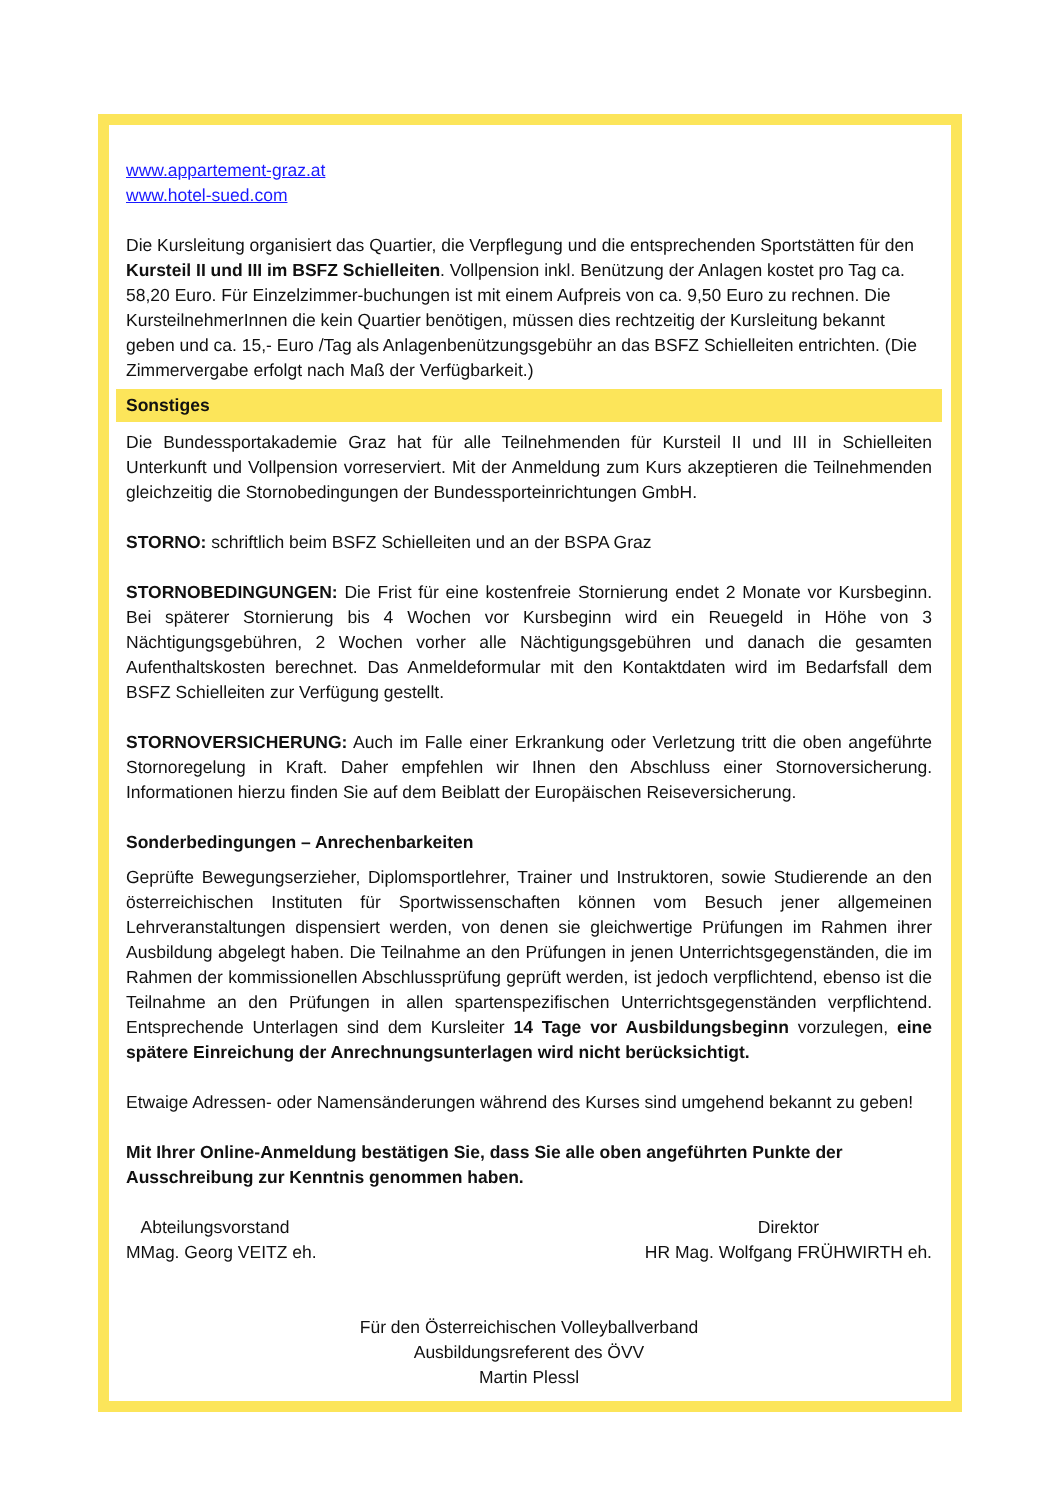www.appartement-graz.at
www.hotel-sued.com
Die Kursleitung organisiert das Quartier, die Verpflegung und die entsprechenden Sportstätten für den Kursteil II und III im BSFZ Schielleiten. Vollpension inkl. Benützung der Anlagen kostet pro Tag ca. 58,20 Euro. Für Einzelzimmer-buchungen ist mit einem Aufpreis von ca. 9,50 Euro zu rechnen. Die KursteilnehmerInnen die kein Quartier benötigen, müssen dies rechtzeitig der Kursleitung bekannt geben und ca. 15,- Euro /Tag als Anlagenbenützungsgebühr an das BSFZ Schielleiten entrichten. (Die Zimmervergabe erfolgt nach Maß der Verfügbarkeit.)
Sonstiges
Die Bundessportakademie Graz hat für alle Teilnehmenden für Kursteil II und III in Schielleiten Unterkunft und Vollpension vorreserviert. Mit der Anmeldung zum Kurs akzeptieren die Teilnehmenden gleichzeitig die Stornobedingungen der Bundessporteinrichtungen GmbH.
STORNO: schriftlich beim BSFZ Schielleiten und an der BSPA Graz
STORNOBEDINGUNGEN: Die Frist für eine kostenfreie Stornierung endet 2 Monate vor Kursbeginn. Bei späterer Stornierung bis 4 Wochen vor Kursbeginn wird ein Reuegeld in Höhe von 3 Nächtigungsgebühren, 2 Wochen vorher alle Nächtigungsgebühren und danach die gesamten Aufenthaltskosten berechnet. Das Anmeldeformular mit den Kontaktdaten wird im Bedarfsfall dem BSFZ Schielleiten zur Verfügung gestellt.
STORNOVERSICHERUNG: Auch im Falle einer Erkrankung oder Verletzung tritt die oben angeführte Stornoregelung in Kraft. Daher empfehlen wir Ihnen den Abschluss einer Stornoversicherung. Informationen hierzu finden Sie auf dem Beiblatt der Europäischen Reiseversicherung.
Sonderbedingungen – Anrechenbarkeiten
Geprüfte Bewegungserzieher, Diplomsportlehrer, Trainer und Instruktoren, sowie Studierende an den österreichischen Instituten für Sportwissenschaften können vom Besuch jener allgemeinen Lehrveranstaltungen dispensiert werden, von denen sie gleichwertige Prüfungen im Rahmen ihrer Ausbildung abgelegt haben. Die Teilnahme an den Prüfungen in jenen Unterrichtsgegenständen, die im Rahmen der kommissionellen Abschlussprüfung geprüft werden, ist jedoch verpflichtend, ebenso ist die Teilnahme an den Prüfungen in allen spartenspezifischen Unterrichtsgegenständen verpflichtend. Entsprechende Unterlagen sind dem Kursleiter 14 Tage vor Ausbildungsbeginn vorzulegen, eine spätere Einreichung der Anrechnungsunterlagen wird nicht berücksichtigt.
Etwaige Adressen- oder Namensänderungen während des Kurses sind umgehend bekannt zu geben!
Mit Ihrer Online-Anmeldung bestätigen Sie, dass Sie alle oben angeführten Punkte der Ausschreibung zur Kenntnis genommen haben.
Abteilungsvorstand
MMag. Georg VEITZ eh.
Direktor
HR Mag. Wolfgang FRÜHWIRTH eh.
Für den Österreichischen Volleyballverband
Ausbildungsreferent des ÖVV
Martin Plessl